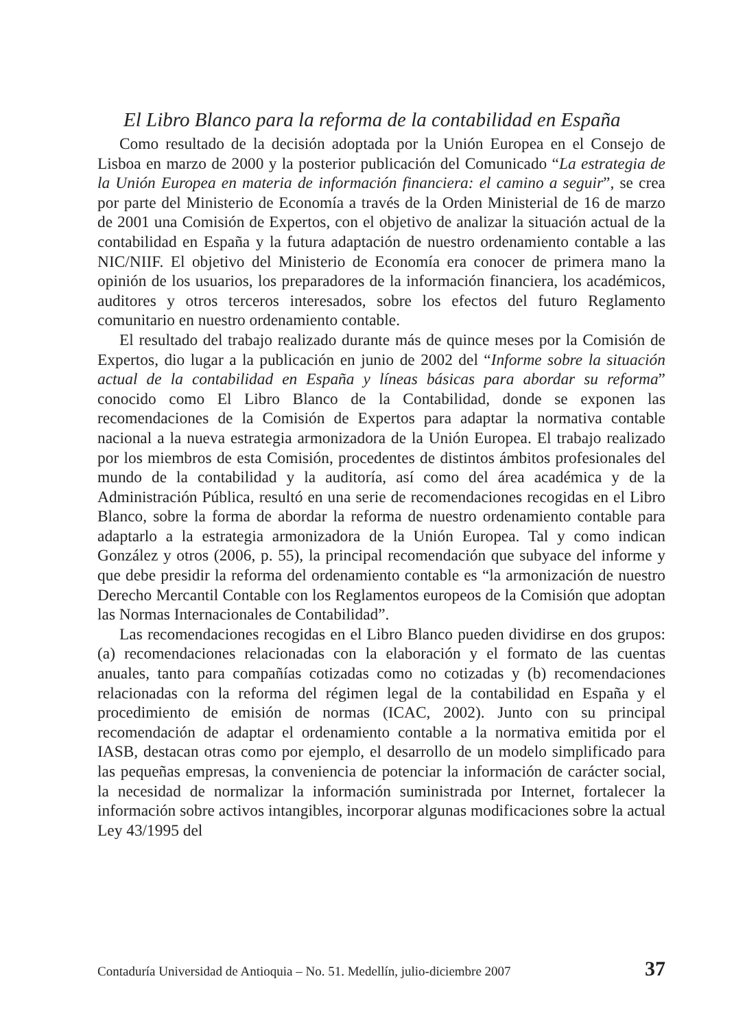El Libro Blanco para la reforma de la contabilidad en España
Como resultado de la decisión adoptada por la Unión Europea en el Consejo de Lisboa en marzo de 2000 y la posterior publicación del Comunicado “La estrategia de la Unión Europea en materia de información financiera: el camino a seguir”, se crea por parte del Ministerio de Economía a través de la Orden Ministerial de 16 de marzo de 2001 una Comisión de Expertos, con el objetivo de analizar la situación actual de la contabilidad en España y la futura adaptación de nuestro ordenamiento contable a las NIC/NIIF. El objetivo del Ministerio de Economía era conocer de primera mano la opinión de los usuarios, los preparadores de la información financiera, los académicos, auditores y otros terceros interesados, sobre los efectos del futuro Reglamento comunitario en nuestro ordenamiento contable.
El resultado del trabajo realizado durante más de quince meses por la Comisión de Expertos, dio lugar a la publicación en junio de 2002 del “Informe sobre la situación actual de la contabilidad en España y líneas básicas para abordar su reforma” conocido como El Libro Blanco de la Contabilidad, donde se exponen las recomendaciones de la Comisión de Expertos para adaptar la normativa contable nacional a la nueva estrategia armonizadora de la Unión Europea. El trabajo realizado por los miembros de esta Comisión, procedentes de distintos ámbitos profesionales del mundo de la contabilidad y la auditoría, así como del área académica y de la Administración Pública, resultó en una serie de recomendaciones recogidas en el Libro Blanco, sobre la forma de abordar la reforma de nuestro ordenamiento contable para adaptarlo a la estrategia armonizadora de la Unión Europea. Tal y como indican González y otros (2006, p. 55), la principal recomendación que subyace del informe y que debe presidir la reforma del ordenamiento contable es “la armonización de nuestro Derecho Mercantil Contable con los Reglamentos europeos de la Comisión que adoptan las Normas Internacionales de Contabilidad”.
Las recomendaciones recogidas en el Libro Blanco pueden dividirse en dos grupos: (a) recomendaciones relacionadas con la elaboración y el formato de las cuentas anuales, tanto para compañías cotizadas como no cotizadas y (b) recomendaciones relacionadas con la reforma del régimen legal de la contabilidad en España y el procedimiento de emisión de normas (ICAC, 2002). Junto con su principal recomendación de adaptar el ordenamiento contable a la normativa emitida por el IASB, destacan otras como por ejemplo, el desarrollo de un modelo simplificado para las pequeñas empresas, la conveniencia de potenciar la información de carácter social, la necesidad de normalizar la información suministrada por Internet, fortalecer la información sobre activos intangibles, incorporar algunas modificaciones sobre la actual Ley 43/1995 del
Contaduría Universidad de Antioquia – No. 51. Medellín, julio-diciembre 2007 37